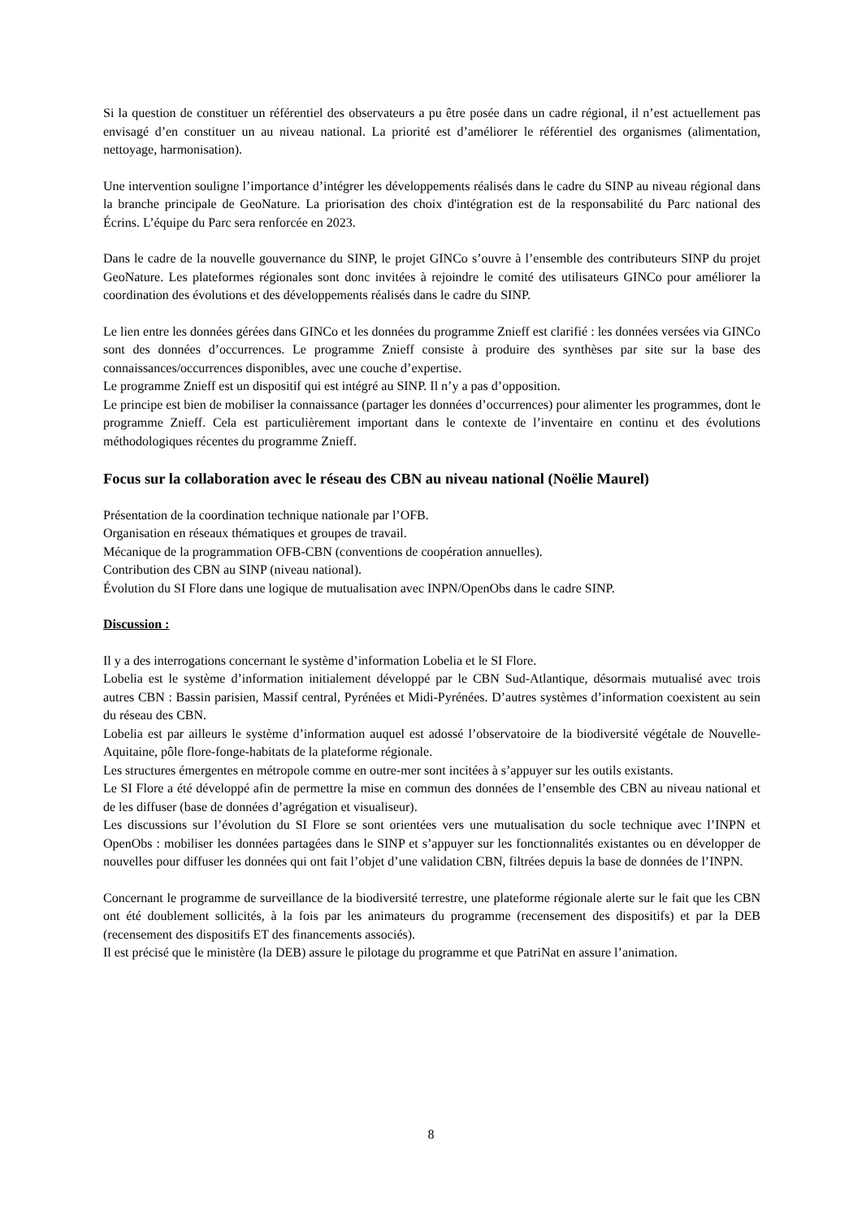Si la question de constituer un référentiel des observateurs a pu être posée dans un cadre régional, il n’est actuellement pas envisagé d’en constituer un au niveau national. La priorité est d’améliorer le référentiel des organismes (alimentation, nettoyage, harmonisation).
Une intervention souligne l’importance d’intégrer les développements réalisés dans le cadre du SINP au niveau régional dans la branche principale de GeoNature. La priorisation des choix d'intégration est de la responsabilité du Parc national des Écrins. L’équipe du Parc sera renforcée en 2023.
Dans le cadre de la nouvelle gouvernance du SINP, le projet GINCo s’ouvre à l’ensemble des contributeurs SINP du projet GeoNature. Les plateformes régionales sont donc invitées à rejoindre le comité des utilisateurs GINCo pour améliorer la coordination des évolutions et des développements réalisés dans le cadre du SINP.
Le lien entre les données gérées dans GINCo et les données du programme Znieff est clarifié : les données versées via GINCo sont des données d’occurrences. Le programme Znieff consiste à produire des synthèses par site sur la base des connaissances/occurrences disponibles, avec une couche d’expertise.
Le programme Znieff est un dispositif qui est intégré au SINP. Il n’y a pas d’opposition.
Le principe est bien de mobiliser la connaissance (partager les données d’occurrences) pour alimenter les programmes, dont le programme Znieff. Cela est particulièrement important dans le contexte de l’inventaire en continu et des évolutions méthodologiques récentes du programme Znieff.
Focus sur la collaboration avec le réseau des CBN au niveau national (Noëlie Maurel)
Présentation de la coordination technique nationale par l’OFB.
Organisation en réseaux thématiques et groupes de travail.
Mécanique de la programmation OFB-CBN (conventions de coopération annuelles).
Contribution des CBN au SINP (niveau national).
Évolution du SI Flore dans une logique de mutualisation avec INPN/OpenObs dans le cadre SINP.
Discussion :
Il y a des interrogations concernant le système d’information Lobelia et le SI Flore.
Lobelia est le système d’information initialement développé par le CBN Sud-Atlantique, désormais mutualisé avec trois autres CBN : Bassin parisien, Massif central, Pyrénées et Midi-Pyrénées. D’autres systèmes d’information coexistent au sein du réseau des CBN.
Lobelia est par ailleurs le système d’information auquel est adossé l’observatoire de la biodiversité végétale de Nouvelle-Aquitaine, pôle flore-fonge-habitats de la plateforme régionale.
Les structures émergentes en métropole comme en outre-mer sont incitées à s’appuyer sur les outils existants.
Le SI Flore a été développé afin de permettre la mise en commun des données de l’ensemble des CBN au niveau national et de les diffuser (base de données d’agrégation et visualiseur).
Les discussions sur l’évolution du SI Flore se sont orientées vers une mutualisation du socle technique avec l’INPN et OpenObs : mobiliser les données partagées dans le SINP et s’appuyer sur les fonctionnalités existantes ou en développer de nouvelles pour diffuser les données qui ont fait l’objet d’une validation CBN, filtrées depuis la base de données de l’INPN.
Concernant le programme de surveillance de la biodiversité terrestre, une plateforme régionale alerte sur le fait que les CBN ont été doublement sollicités, à la fois par les animateurs du programme (recensement des dispositifs) et par la DEB (recensement des dispositifs ET des financements associés).
Il est précisé que le ministère (la DEB) assure le pilotage du programme et que PatriNat en assure l’animation.
8